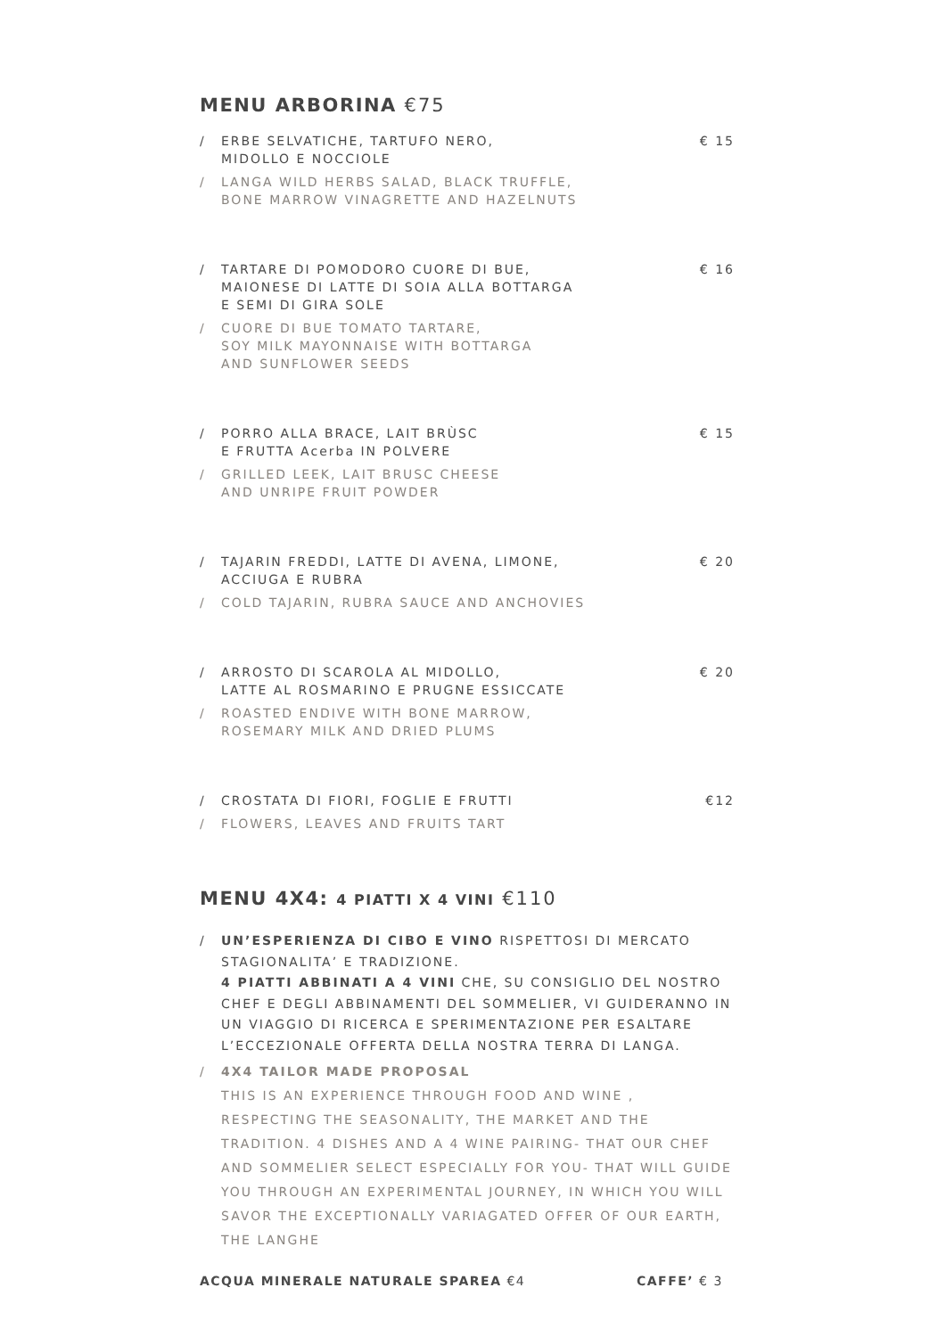MENU ARBORINA €75
/ ERBE SELVATICHE, TARTUFO NERO,
MIDOLLO E NOCCIOLE € 15
/ LANGA WILD HERBS SALAD, BLACK TRUFFLE,
BONE MARROW VINAGRETTE AND HAZELNUTS
/ TARTARE DI POMODORO CUORE DI BUE,
MAIONESE DI LATTE DI SOIA ALLA BOTTARGA
E SEMI DI GIRA SOLE € 16
/ CUORE DI BUE TOMATO TARTARE,
SOY MILK MAYONNAISE WITH BOTTARGA
AND SUNFLOWER SEEDS
/ PORRO ALLA BRACE, LAIT BRÙSC
E FRUTTA Acerba IN POLVERE € 15
/ GRILLED LEEK, LAIT BRUSC CHEESE
AND UNRIPE FRUIT POWDER
/ TAJARIN FREDDI, LATTE DI AVENA, LIMONE,
ACCIUGA E RUBRA € 20
/ COLD TAJARIN, RUBRA SAUCE AND ANCHOVIES
/ ARROSTO DI SCAROLA AL MIDOLLO,
LATTE AL ROSMARINO E PRUGNE ESSICCATE € 20
/ ROASTED ENDIVE WITH BONE MARROW,
ROSEMARY MILK AND DRIED PLUMS
/ CROSTATA DI FIORI, FOGLIE E FRUTTI €12
/ FLOWERS, LEAVES AND FRUITS TART
MENU 4X4: 4 PIATTI X 4 VINI €110
/ UN’ESPERIENZA DI CIBO E VINO RISPETTOSI DI MERCATO STAGIONALITA’ E TRADIZIONE.
4 PIATTI ABBINATI A 4 VINI CHE, SU CONSIGLIO DEL NOSTRO CHEF E DEGLI ABBINAMENTI DEL SOMMELIER, VI GUIDERANNO IN UN VIAGGIO DI RICERCA E SPERIMENTAZIONE PER ESALTARE L’ECCEZIONALE OFFERTA DELLA NOSTRA TERRA DI LANGA.
/ 4X4 TAILOR MADE PROPOSAL
THIS IS AN EXPERIENCE THROUGH FOOD AND WINE , RESPECTING THE SEASONALITY, THE MARKET AND THE TRADITION. 4 DISHES AND A 4 WINE PAIRING- THAT OUR CHEF AND SOMMELIER SELECT ESPECIALLY FOR YOU- THAT WILL GUIDE YOU THROUGH AN EXPERIMENTAL JOURNEY, IN WHICH YOU WILL SAVOR THE EXCEPTIONALLY VARIAGATED OFFER OF OUR EARTH, THE LANGHE
ACQUA MINERALE NATURALE SPAREA €4 CAFFE’ € 3